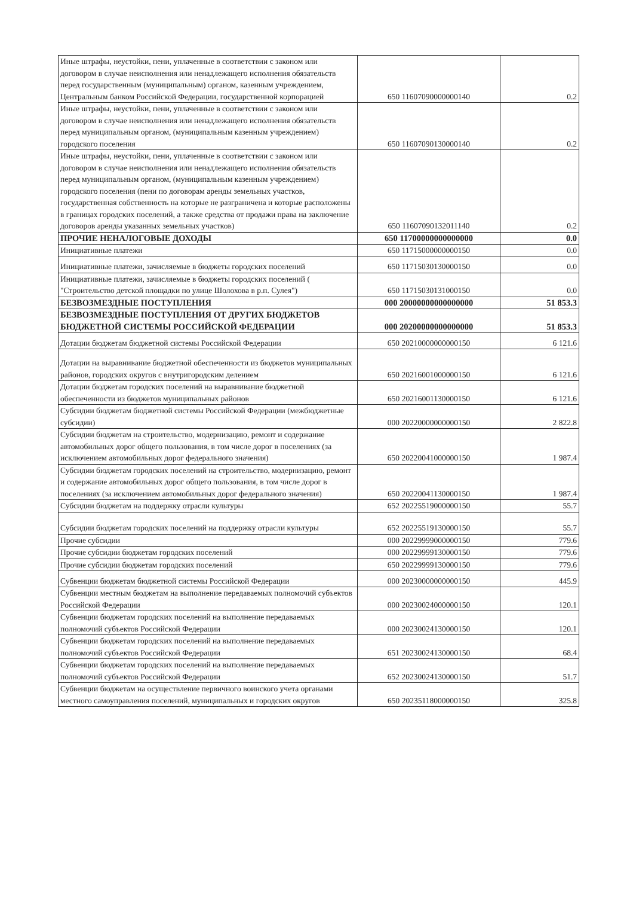| Иные штрафы, неустойки, пени, уплаченные в соответствии с законом или договором в случае неисполнения или ненадлежащего исполнения обязательств перед государственным (муниципальным) органом, казенным учреждением, Центральным банком Российской Федерации, государственной корпорацией | 650 11607090000000140 | 0.2 |
| Иные штрафы, неустойки, пени, уплаченные в соответствии с законом или договором в случае неисполнения или ненадлежащего исполнения обязательств перед муниципальным органом, (муниципальным казенным учреждением) городского поселения | 650 11607090130000140 | 0.2 |
| Иные штрафы, неустойки, пени, уплаченные в соответствии с законом или договором в случае неисполнения или ненадлежащего исполнения обязательств перед муниципальным органом, (муниципальным казенным учреждением) городского поселения (пени по договорам аренды земельных участков, государственная собственность на которые не разграничена и которые расположены в границах городских поселений, а также средства от продажи права на заключение договоров аренды указанных земельных участков) | 650 11607090132011140 | 0.2 |
| ПРОЧИЕ НЕНАЛОГОВЫЕ ДОХОДЫ | 650 11700000000000000 | 0.0 |
| Инициативные платежи | 650 11715000000000150 | 0.0 |
| Инициативные платежи, зачисляемые в бюджеты городских поселений | 650 11715030130000150 | 0.0 |
| Инициативные платежи, зачисляемые в бюджеты городских поселений ( "Строительство детской площадки по улице Шолохова в р.п. Сулея") | 650 11715030131000150 | 0.0 |
| БЕЗВОЗМЕЗДНЫЕ ПОСТУПЛЕНИЯ | 000 20000000000000000 | 51 853.3 |
| БЕЗВОЗМЕЗДНЫЕ ПОСТУПЛЕНИЯ ОТ ДРУГИХ БЮДЖЕТОВ БЮДЖЕТНОЙ СИСТЕМЫ РОССИЙСКОЙ ФЕДЕРАЦИИ | 000 20200000000000000 | 51 853.3 |
| Дотации бюджетам бюджетной системы Российской Федерации | 650 20210000000000150 | 6 121.6 |
| Дотации на выравнивание бюджетной обеспеченности из бюджетов муниципальных районов, городских округов с внутригородским делением | 650 20216001000000150 | 6 121.6 |
| Дотации бюджетам городских поселений на выравнивание бюджетной обеспеченности из бюджетов муниципальных районов | 650 20216001130000150 | 6 121.6 |
| Субсидии бюджетам бюджетной системы Российской Федерации (межбюджетные субсидии) | 000 20220000000000150 | 2 822.8 |
| Субсидии бюджетам на строительство, модернизацию, ремонт и содержание автомобильных дорог общего пользования, в том числе дорог в поселениях (за исключением автомобильных дорог федерального значения) | 650 20220041000000150 | 1 987.4 |
| Субсидии бюджетам городских поселений на строительство, модернизацию, ремонт и содержание автомобильных дорог общего пользования, в том числе дорог в поселениях (за исключением автомобильных дорог федерального значения) | 650 20220041130000150 | 1 987.4 |
| Субсидии бюджетам на поддержку отрасли культуры | 652 20225519000000150 | 55.7 |
| Субсидии бюджетам городских поселений на поддержку отрасли культуры | 652 20225519130000150 | 55.7 |
| Прочие субсидии | 000 20229999000000150 | 779.6 |
| Прочие субсидии бюджетам городских поселений | 000 20229999130000150 | 779.6 |
| Прочие субсидии бюджетам городских поселений | 650 20229999130000150 | 779.6 |
| Субвенции бюджетам бюджетной системы Российской Федерации | 000 20230000000000150 | 445.9 |
| Субвенции местным бюджетам на выполнение передаваемых полномочий субъектов Российской Федерации | 000 20230024000000150 | 120.1 |
| Субвенции бюджетам городских поселений на выполнение передаваемых полномочий субъектов Российской Федерации | 000 20230024130000150 | 120.1 |
| Субвенции бюджетам городских поселений на выполнение передаваемых полномочий субъектов Российской Федерации | 651 20230024130000150 | 68.4 |
| Субвенции бюджетам городских поселений на выполнение передаваемых полномочий субъектов Российской Федерации | 652 20230024130000150 | 51.7 |
| Субвенции бюджетам на осуществление первичного воинского учета органами местного самоуправления поселений, муниципальных и городских округов | 650 20235118000000150 | 325.8 |